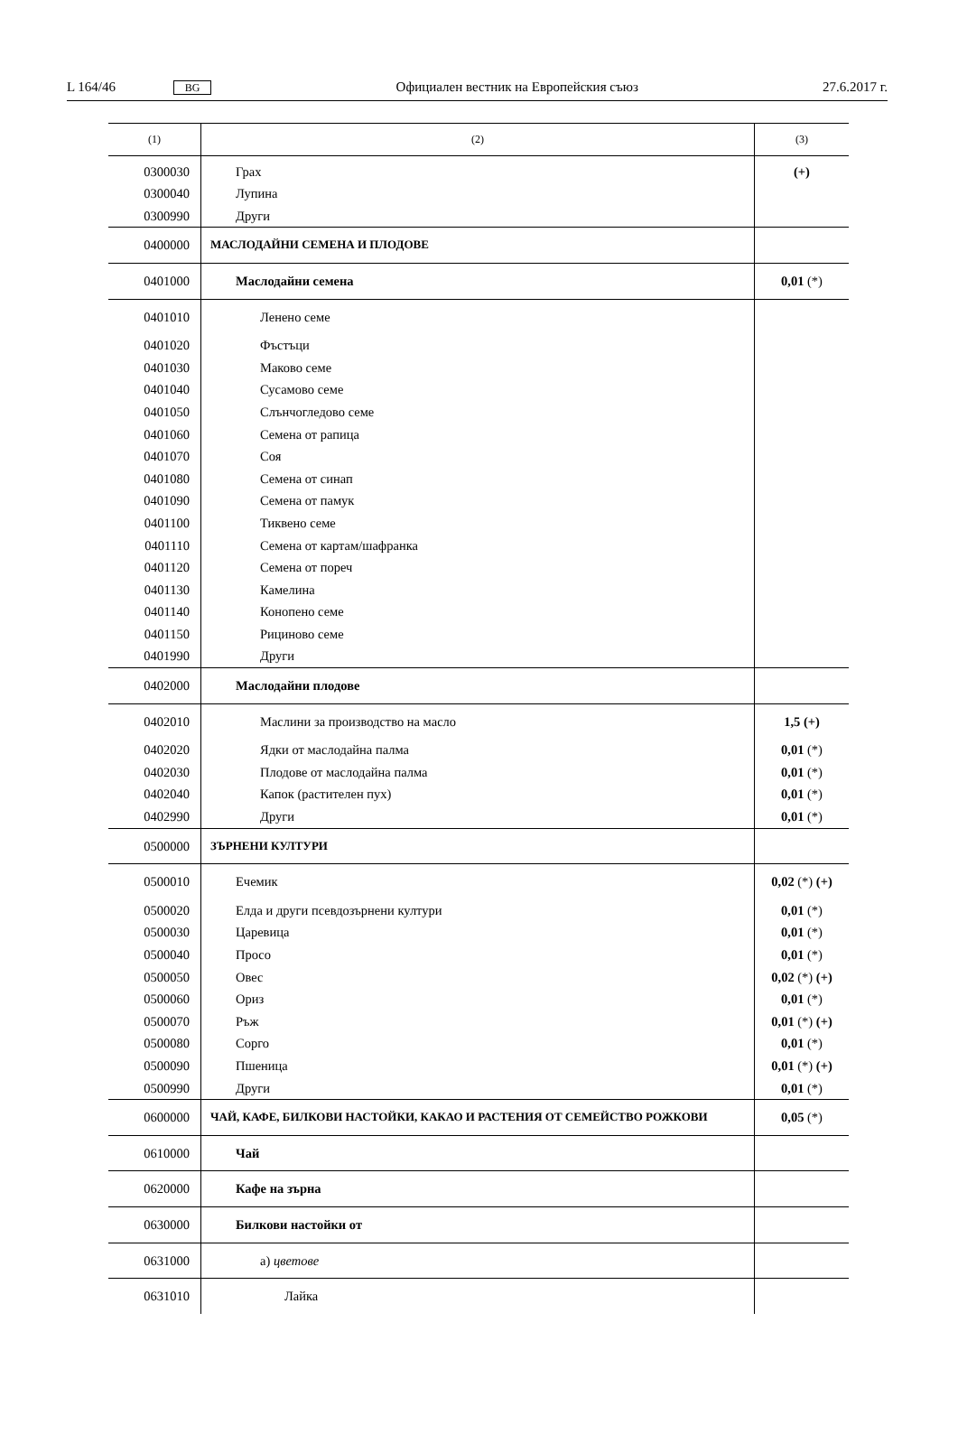L 164/46 BG Официален вестник на Европейския съюз 27.6.2017 г.
| (1) | (2) | (3) |
| --- | --- | --- |
| 0300030 | Грах | (+) |
| 0300040 | Лупина | |
| 0300990 | Други | |
| 0400000 | МАСЛОДАЙНИ СЕМЕНА И ПЛОДОВЕ | |
| 0401000 | Маслодайни семена | 0,01 (*) |
| 0401010 | Ленено семе | |
| 0401020 | Фъстъци | |
| 0401030 | Маково семе | |
| 0401040 | Сусамово семе | |
| 0401050 | Слънчогледово семе | |
| 0401060 | Семена от рапица | |
| 0401070 | Соя | |
| 0401080 | Семена от синап | |
| 0401090 | Семена от памук | |
| 0401100 | Тиквено семе | |
| 0401110 | Семена от картам/шафранка | |
| 0401120 | Семена от пореч | |
| 0401130 | Камелина | |
| 0401140 | Конопено семе | |
| 0401150 | Рициново семе | |
| 0401990 | Други | |
| 0402000 | Маслодайни плодове | |
| 0402010 | Маслини за производство на масло | 1,5 (+) |
| 0402020 | Ядки от маслодайна палма | 0,01 (*) |
| 0402030 | Плодове от маслодайна палма | 0,01 (*) |
| 0402040 | Капок (растителен пух) | 0,01 (*) |
| 0402990 | Други | 0,01 (*) |
| 0500000 | ЗЪРНЕНИ КУЛТУРИ | |
| 0500010 | Ечемик | 0,02 (*) (+) |
| 0500020 | Елда и други псевдозърнени култури | 0,01 (*) |
| 0500030 | Царевица | 0,01 (*) |
| 0500040 | Просо | 0,01 (*) |
| 0500050 | Овес | 0,02 (*) (+) |
| 0500060 | Ориз | 0,01 (*) |
| 0500070 | Ръж | 0,01 (*) (+) |
| 0500080 | Сорго | 0,01 (*) |
| 0500090 | Пшеница | 0,01 (*) (+) |
| 0500990 | Други | 0,01 (*) |
| 0600000 | ЧАЙ, КАФЕ, БИЛКОВИ НАСТОЙКИ, КАКАО И РАСТЕНИЯ ОТ СЕМЕЙСТВО РОЖКОВИ | 0,05 (*) |
| 0610000 | Чай | |
| 0620000 | Кафе на зърна | |
| 0630000 | Билкови настойки от | |
| 0631000 | а) цветове | |
| 0631010 | Лайка | |